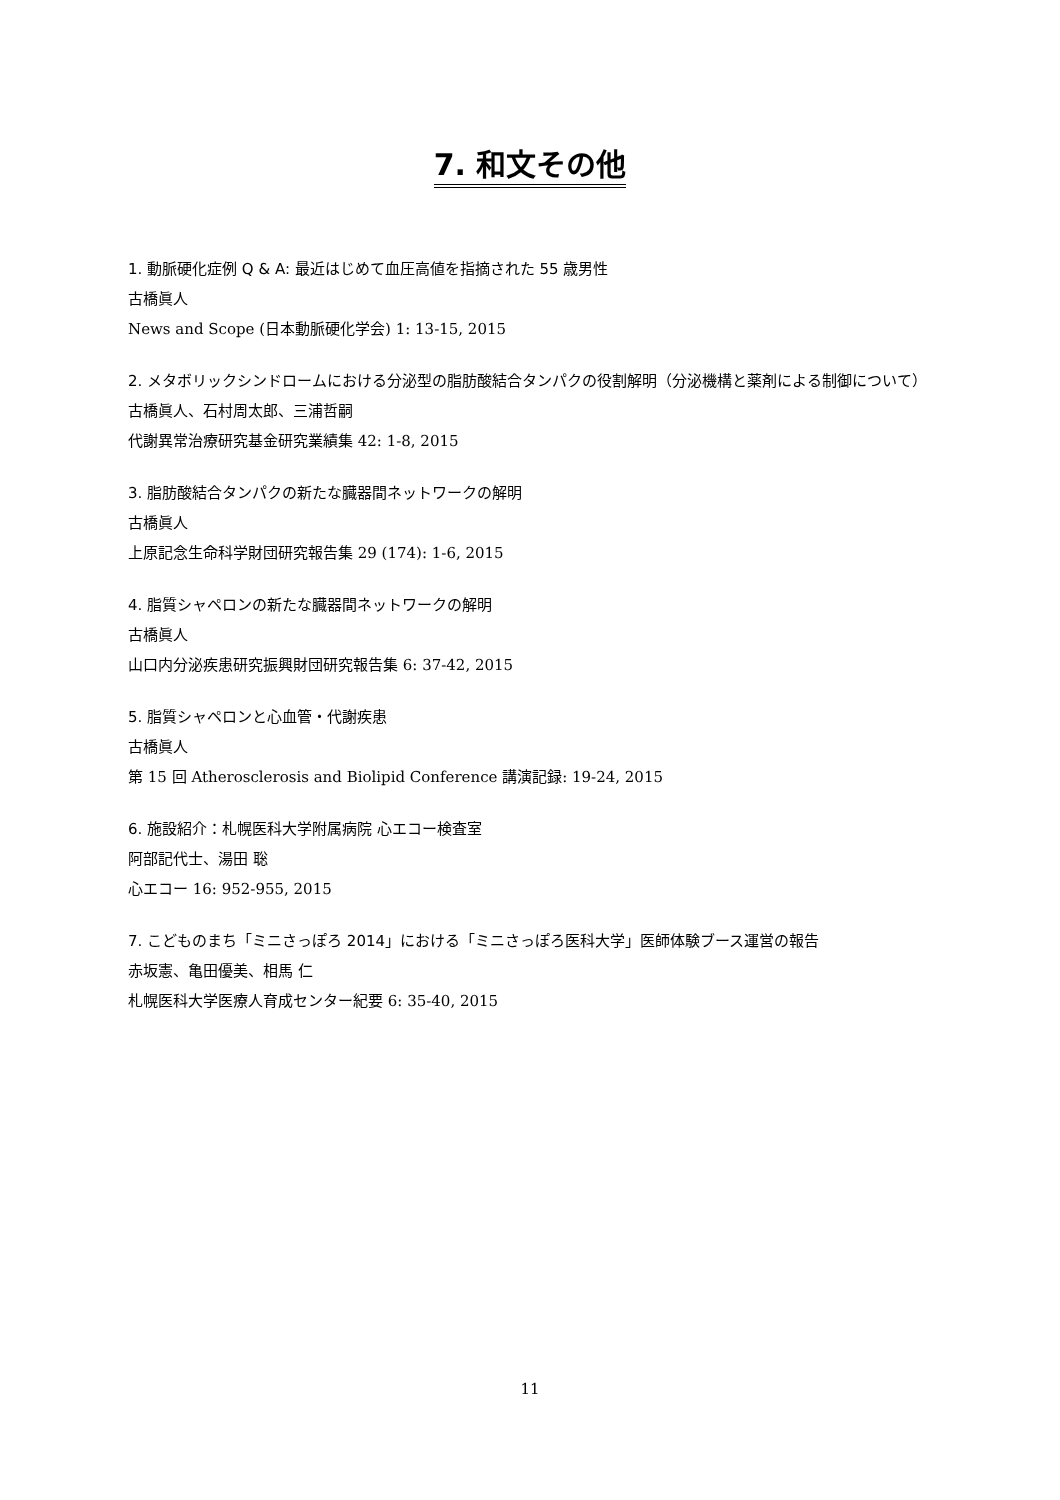7. 和文その他
1. 動脈硬化症例 Q & A: 最近はじめて血圧高値を指摘された 55 歳男性
古橋眞人
News and Scope (日本動脈硬化学会) 1: 13-15, 2015
2. メタボリックシンドロームにおける分泌型の脂肪酸結合タンパクの役割解明（分泌機構と薬剤による制御について）
古橋眞人、石村周太郎、三浦哲嗣
代謝異常治療研究基金研究業績集 42: 1-8, 2015
3. 脂肪酸結合タンパクの新たな臓器間ネットワークの解明
古橋眞人
上原記念生命科学財団研究報告集 29 (174): 1-6, 2015
4. 脂質シャペロンの新たな臓器間ネットワークの解明
古橋眞人
山口内分泌疾患研究振興財団研究報告集 6: 37-42, 2015
5. 脂質シャペロンと心血管・代謝疾患
古橋眞人
第 15 回 Atherosclerosis and Biolipid Conference 講演記録: 19-24, 2015
6. 施設紹介：札幌医科大学附属病院 心エコー検査室
阿部記代士、湯田 聡
心エコー 16: 952-955, 2015
7. こどものまち「ミニさっぽろ 2014」における「ミニさっぽろ医科大学」医師体験ブース運営の報告
赤坂憲、亀田優美、相馬 仁
札幌医科大学医療人育成センター紀要 6: 35-40, 2015
11